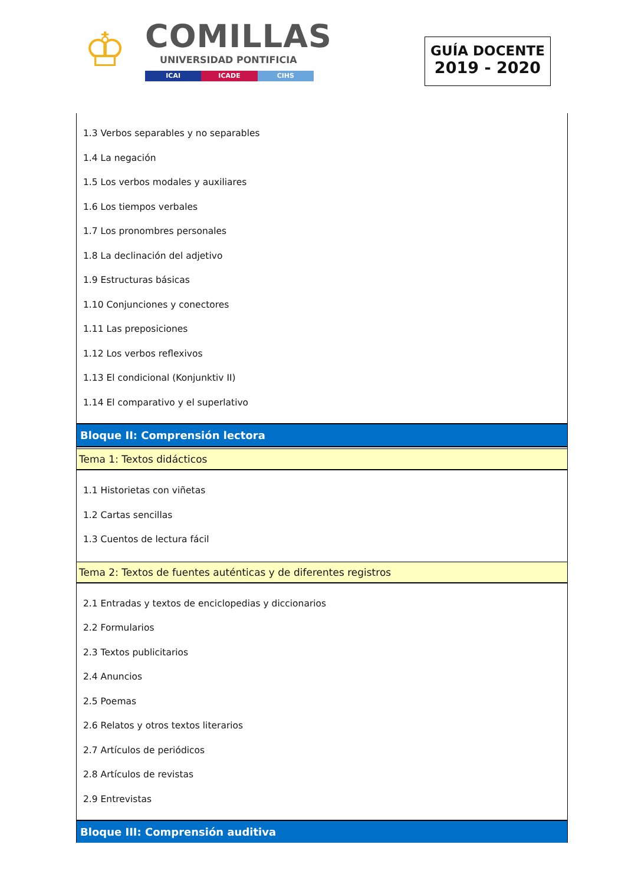♔ COMILLAS
UNIVERSIDAD PONTIFICIA
ICAI ICADE CIHS
GUÍA DOCENTE
2019 - 2020
1.3 Verbos separables y no separables
1.4 La negación
1.5 Los verbos modales y auxiliares
1.6 Los tiempos verbales
1.7 Los pronombres personales
1.8 La declinación del adjetivo
1.9 Estructuras básicas
1.10 Conjunciones y conectores
1.11 Las preposiciones
1.12 Los verbos reflexivos
1.13 El condicional (Konjunktiv II)
1.14 El comparativo y el superlativo
Bloque II: Comprensión lectora
Tema 1: Textos didácticos
1.1 Historietas con viñetas
1.2 Cartas sencillas
1.3 Cuentos de lectura fácil
Tema 2: Textos de fuentes auténticas y de diferentes registros
2.1 Entradas y textos de enciclopedias y diccionarios
2.2 Formularios
2.3 Textos publicitarios
2.4 Anuncios
2.5 Poemas
2.6 Relatos y otros textos literarios
2.7 Artículos de periódicos
2.8 Artículos de revistas
2.9 Entrevistas
Bloque III: Comprensión auditiva